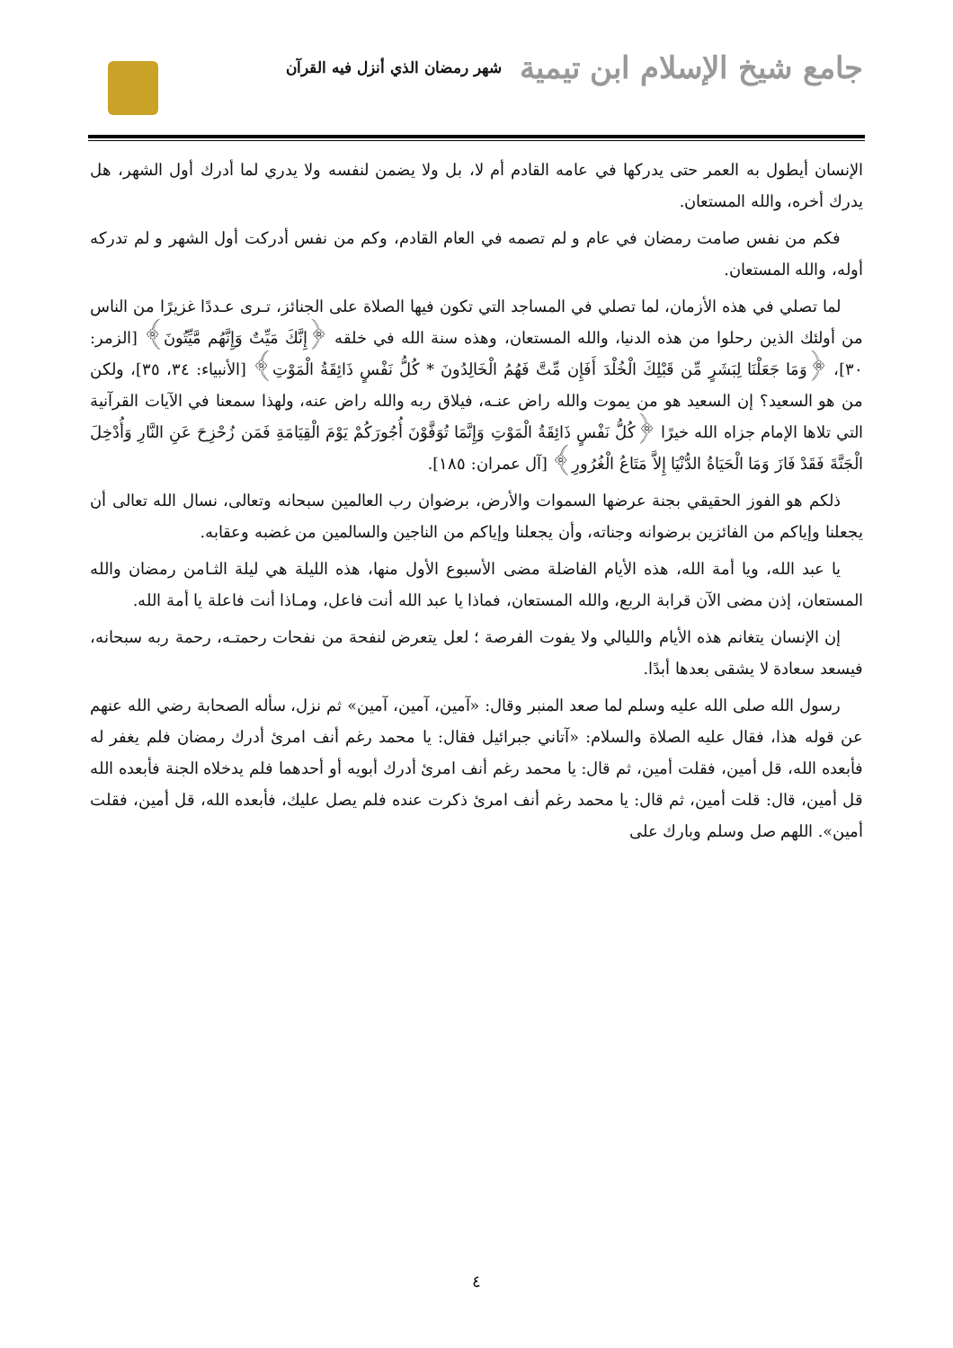جامع شيخ الإسلام ابن تيمية شهر رمضان الذي أنزل فيه القرآن
الإنسان أيطول به العمر حتى يدركها في عامه القادم أم لا، بل ولا يضمن لنفسه ولا يدري لما أدرك أول الشهر، هل يدرك أخره، والله المستعان.
فكم من نفس صامت رمضان في عام و لم تصمه في العام القادم، وكم من نفس أدركت أول الشهر و لم تدركه أوله، والله المستعان.
لما تصلي في هذه الأزمان، لما تصلي في المساجد التي تكون فيها الصلاة على الجنائز، تـرى عـددًا غزيرًا من الناس من أولئك الذين رحلوا من هذه الدنيا، والله المستعان، وهذه سنة الله في خلقه ﴿إِنَّكَ مَيِّتٌ وَإِنَّهُم مَّيِّتُونَ﴾ [الزمر: ٣٠]، ﴿وَمَا جَعَلْنَا لِبَشَرٍ مِّن قَبْلِكَ الْخُلْدَ أَفَإِن مِّتَّ فَهُمُ الْخَالِدُونَ * كُلُّ نَفْسٍ ذَائِقَةُ الْمَوْتِ﴾ [الأنبياء: ٣٤، ٣٥]، ولكن من هو السعيد؟ إن السعيد هو من يموت والله راض عنـه، فيلاق ربه والله راض عنه، ولهذا سمعنا في الآيات القرآنية التي تلاها الإمام جزاه الله خيرًا ﴿كُلُّ نَفْسٍ ذَائِقَةُ الْمَوْتِ وَإِنَّمَا تُوَفَّوْنَ أُجُورَكُمْ يَوْمَ الْقِيَامَةِ فَمَن زُحْزِحَ عَنِ النَّارِ وَأُدْخِلَ الْجَنَّةَ فَقَدْ فَازَ وَمَا الْحَيَاةُ الدُّنْيَا إِلاَّ مَتَاعُ الْغُرُورِ﴾ [آل عمران: ١٨٥].
ذلكم هو الفوز الحقيقي بجنة عرضها السموات والأرض، برضوان رب العالمين سبحانه وتعالى، نسال الله تعالى أن يجعلنا وإياكم من الفائزين برضوانه وجناته، وأن يجعلنا وإياكم من الناجين والسالمين من غضبه وعقابه.
يا عبد الله، ويا أمة الله، هذه الأيام الفاضلة مضى الأسبوع الأول منها، هذه الليلة هي ليلة الثـامن رمضان والله المستعان، إذن مضى الآن قرابة الربع، والله المستعان، فماذا يا عبد الله أنت فاعل، ومـاذا أنت فاعلة يا أمة الله.
إن الإنسان يتغانم هذه الأيام والليالي ولا يفوت الفرصة ؛ لعل يتعرض لنفحة من نفحات رحمتـه، رحمة ربه سبحانه، فيسعد سعادة لا يشقى بعدها أبدًا.
رسول الله صلى الله عليه وسلم لما صعد المنبر وقال: «آمين، آمين، آمين» ثم نزل، سأله الصحابة رضي الله عنهم عن قوله هذا، فقال عليه الصلاة والسلام: «آتاني جبرائيل فقال: يا محمد رغم أنف امرئ أدرك رمضان فلم يغفر له فأبعده الله، قل أمين، فقلت أمين، ثم قال: يا محمد رغم أنف امرئ أدرك أبويه أو أحدهما فلم يدخلاه الجنة فأبعده الله قل أمين، قال: قلت أمين، ثم قال: يا محمد رغم أنف امرئ ذكرت عنده فلم يصل عليك، فأبعده الله، قل أمين، فقلت أمين». اللهم صل وسلم وبارك على
٤